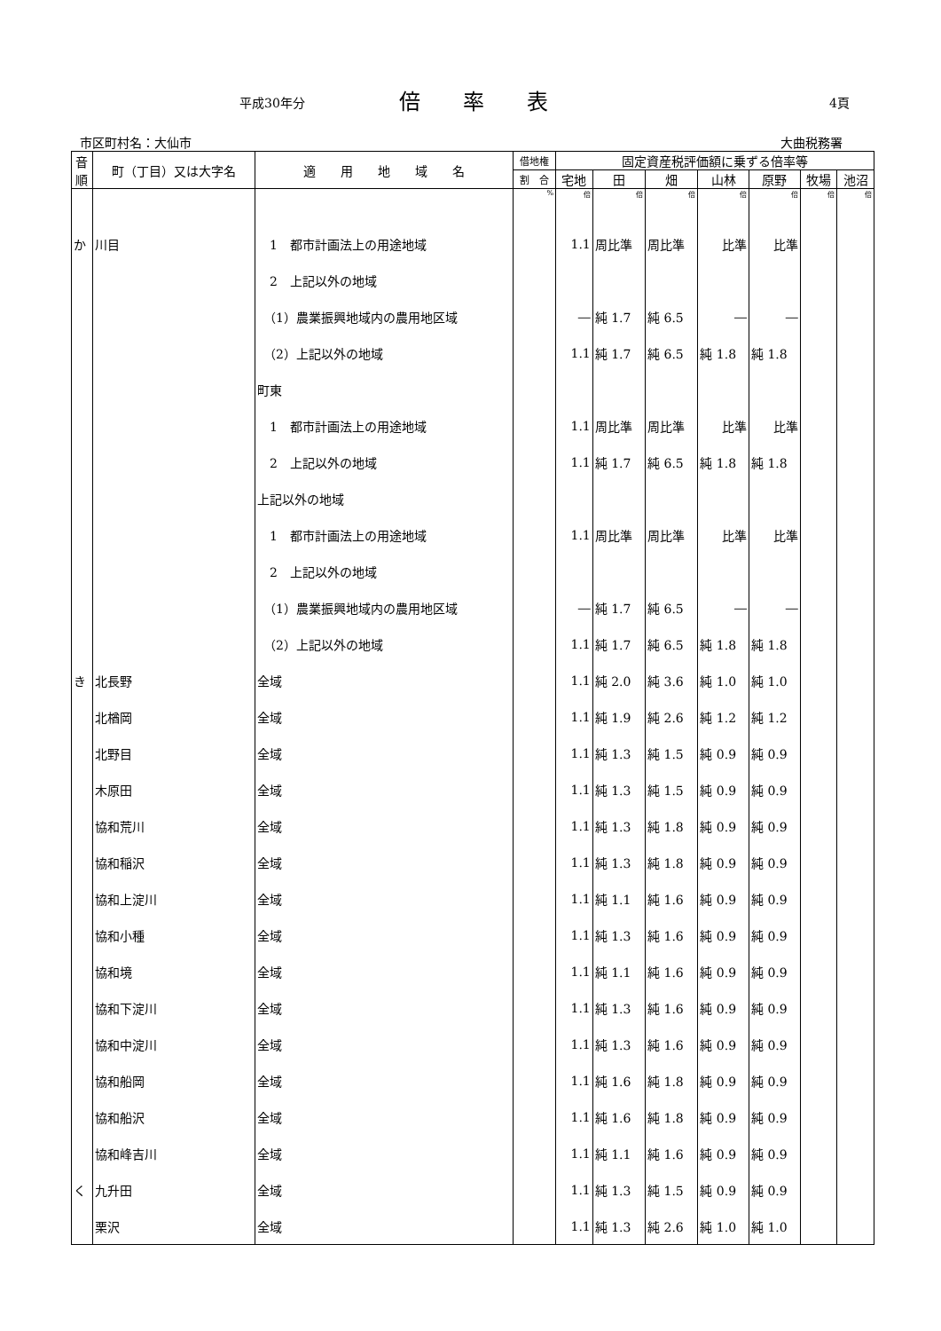平成30年分 倍率表 4頁
市区町村名：大仙市 大曲税務署
| 音 順 | 町（丁目）又は大字名 | 適 用 地 域 名 | 借地権 | 固定資産税評価額に乗ずる倍率等 | | | | | | |
| --- | --- | --- | --- | --- | --- | --- | --- | --- | --- | --- |
| | | | 割 合 | 宅地 | 田 | 畑 | 山林 | 原野 | 牧場 | 池沼 |
| | | | % | 倍 | 倍 | 倍 | 倍 | 倍 | 倍 | 倍 |
| か | 川目 | 1 都市計画法上の用途地域 | | 1.1 | 周比準 | 周比準 | 比準 | 比準 | | |
| | | 2 上記以外の地域 | | | | | | | | |
| | | （1）農業振興地域内の農用地区域 | | ― | 純 1.7 | 純 6.5 | ― | ― | | |
| | | （2）上記以外の地域 | | 1.1 | 純 1.7 | 純 6.5 | 純 1.8 | 純 1.8 | | |
| | | 町東 | | | | | | | | |
| | | 1 都市計画法上の用途地域 | | 1.1 | 周比準 | 周比準 | 比準 | 比準 | | |
| | | 2 上記以外の地域 | | 1.1 | 純 1.7 | 純 6.5 | 純 1.8 | 純 1.8 | | |
| | | 上記以外の地域 | | | | | | | | |
| | | 1 都市計画法上の用途地域 | | 1.1 | 周比準 | 周比準 | 比準 | 比準 | | |
| | | 2 上記以外の地域 | | | | | | | | |
| | | （1）農業振興地域内の農用地区域 | | ― | 純 1.7 | 純 6.5 | ― | ― | | |
| | | （2）上記以外の地域 | | 1.1 | 純 1.7 | 純 6.5 | 純 1.8 | 純 1.8 | | |
| き | 北長野 | 全域 | | 1.1 | 純 2.0 | 純 3.6 | 純 1.0 | 純 1.0 | | |
| | 北楢岡 | 全域 | | 1.1 | 純 1.9 | 純 2.6 | 純 1.2 | 純 1.2 | | |
| | 北野目 | 全域 | | 1.1 | 純 1.3 | 純 1.5 | 純 0.9 | 純 0.9 | | |
| | 木原田 | 全域 | | 1.1 | 純 1.3 | 純 1.5 | 純 0.9 | 純 0.9 | | |
| | 協和荒川 | 全域 | | 1.1 | 純 1.3 | 純 1.8 | 純 0.9 | 純 0.9 | | |
| | 協和稲沢 | 全域 | | 1.1 | 純 1.3 | 純 1.8 | 純 0.9 | 純 0.9 | | |
| | 協和上淀川 | 全域 | | 1.1 | 純 1.1 | 純 1.6 | 純 0.9 | 純 0.9 | | |
| | 協和小種 | 全域 | | 1.1 | 純 1.3 | 純 1.6 | 純 0.9 | 純 0.9 | | |
| | 協和境 | 全域 | | 1.1 | 純 1.1 | 純 1.6 | 純 0.9 | 純 0.9 | | |
| | 協和下淀川 | 全域 | | 1.1 | 純 1.3 | 純 1.6 | 純 0.9 | 純 0.9 | | |
| | 協和中淀川 | 全域 | | 1.1 | 純 1.3 | 純 1.6 | 純 0.9 | 純 0.9 | | |
| | 協和船岡 | 全域 | | 1.1 | 純 1.6 | 純 1.8 | 純 0.9 | 純 0.9 | | |
| | 協和船沢 | 全域 | | 1.1 | 純 1.6 | 純 1.8 | 純 0.9 | 純 0.9 | | |
| | 協和峰吉川 | 全域 | | 1.1 | 純 1.1 | 純 1.6 | 純 0.9 | 純 0.9 | | |
| く | 九升田 | 全域 | | 1.1 | 純 1.3 | 純 1.5 | 純 0.9 | 純 0.9 | | |
| | 栗沢 | 全域 | | 1.1 | 純 1.3 | 純 2.6 | 純 1.0 | 純 1.0 | | |